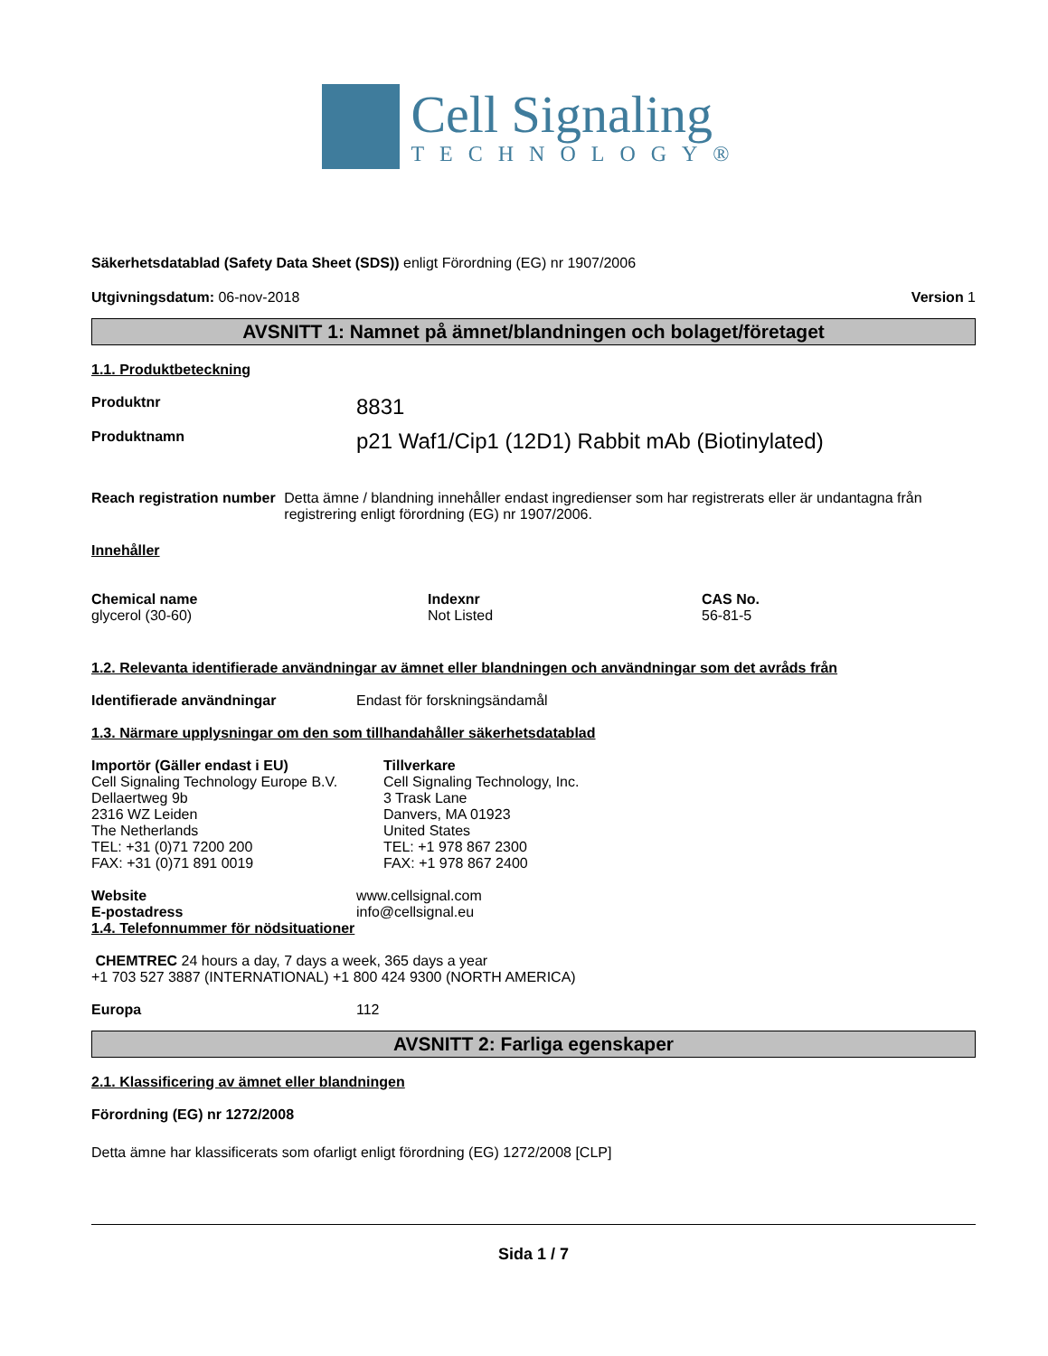Cell Signaling
TECHNOLOGY®
Säkerhetsdatablad (Safety Data Sheet (SDS)) enligt Förordning (EG) nr 1907/2006
Utgivningsdatum: 06-nov-2018 Version 1
AVSNITT 1: Namnet på ämnet/blandningen och bolaget/företaget
1.1. Produktbeteckning
Produktnr
8831
Produktnamn
p21 Waf1/Cip1 (12D1) Rabbit mAb (Biotinylated)
Reach registration number Detta ämne / blandning innehåller endast ingredienser som har registrerats eller är undantagna från registrering enligt förordning (EG) nr 1907/2006.
Innehåller
| Chemical name | Indexnr | CAS No. |
| glycerol (30-60) | Not Listed | 56-81-5 |
1.2. Relevanta identifierade användningar av ämnet eller blandningen och användningar som det avråds från
Identifierade användningar Endast för forskningsändamål
1.3. Närmare upplysningar om den som tillhandahåller säkerhetsdatablad
Importör (Gäller endast i EU)
Cell Signaling Technology Europe B.V.
Dellaertweg 9b
2316 WZ Leiden
The Netherlands
TEL: +31 (0)71 7200 200
FAX: +31 (0)71 891 0019
Tillverkare
Cell Signaling Technology, Inc.
3 Trask Lane
Danvers, MA 01923
United States
TEL: +1 978 867 2300
FAX: +1 978 867 2400
Website
E-postadress
www.cellsignal.com
info@cellsignal.eu
1.4. Telefonnummer för nödsituationer
CHEMTREC 24 hours a day, 7 days a week, 365 days a year
+1 703 527 3887 (INTERNATIONAL) +1 800 424 9300 (NORTH AMERICA)
Europa 112
AVSNITT 2: Farliga egenskaper
2.1. Klassificering av ämnet eller blandningen
Förordning (EG) nr 1272/2008
Detta ämne har klassificerats som ofarligt enligt förordning (EG) 1272/2008 [CLP]
Sida 1 / 7